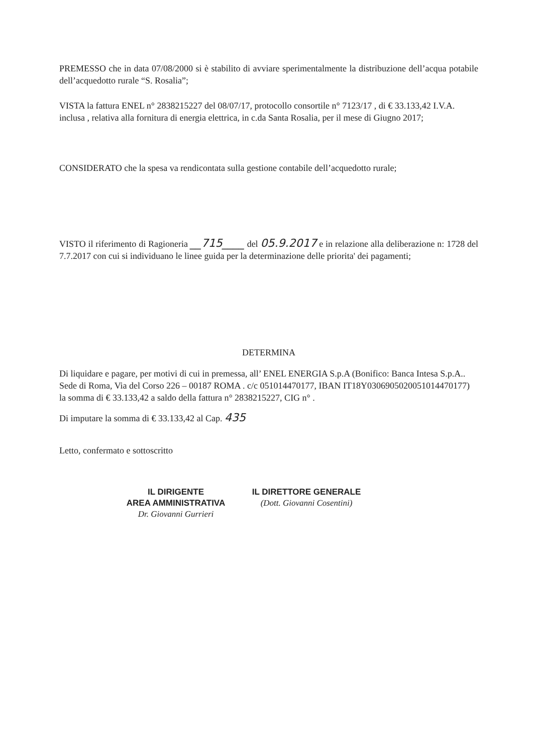PREMESSO che in data 07/08/2000 si è stabilito di avviare sperimentalmente la distribuzione dell’acqua potabile dell’acquedotto rurale “S. Rosalia”;
VISTA la fattura ENEL n° 2838215227 del 08/07/17, protocollo consortile n° 7123/17 , di € 33.133,42 I.V.A. inclusa , relativa alla fornitura di energia elettrica, in c.da Santa Rosalia, per il mese di Giugno 2017;
CONSIDERATO che la spesa va rendicontata sulla gestione contabile dell’acquedotto rurale;
VISTO il riferimento di Ragioneria __715____ del 05.9.2017 e in relazione alla deliberazione n: 1728 del 7.7.2017 con cui si individuano le linee guida per la determinazione delle priorita' dei pagamenti;
DETERMINA
Di liquidare e pagare, per motivi di cui in premessa, all’ ENEL ENERGIA S.p.A (Bonifico: Banca Intesa S.p.A.. Sede di Roma, Via del Corso 226 – 00187 ROMA . c/c 051014470177, IBAN IT18Y0306905020051014470177) la somma di € 33.133,42 a saldo della fattura n° 2838215227, CIG n° .
Di imputare la somma di € 33.133,42 al Cap. 435
Letto, confermato e sottoscritto
IL DIRIGENTE
AREA AMMINISTRATIVA
Dr. Giovanni Gurrieri
IL DIRETTORE GENERALE
(Dott. Giovanni Cosentini)